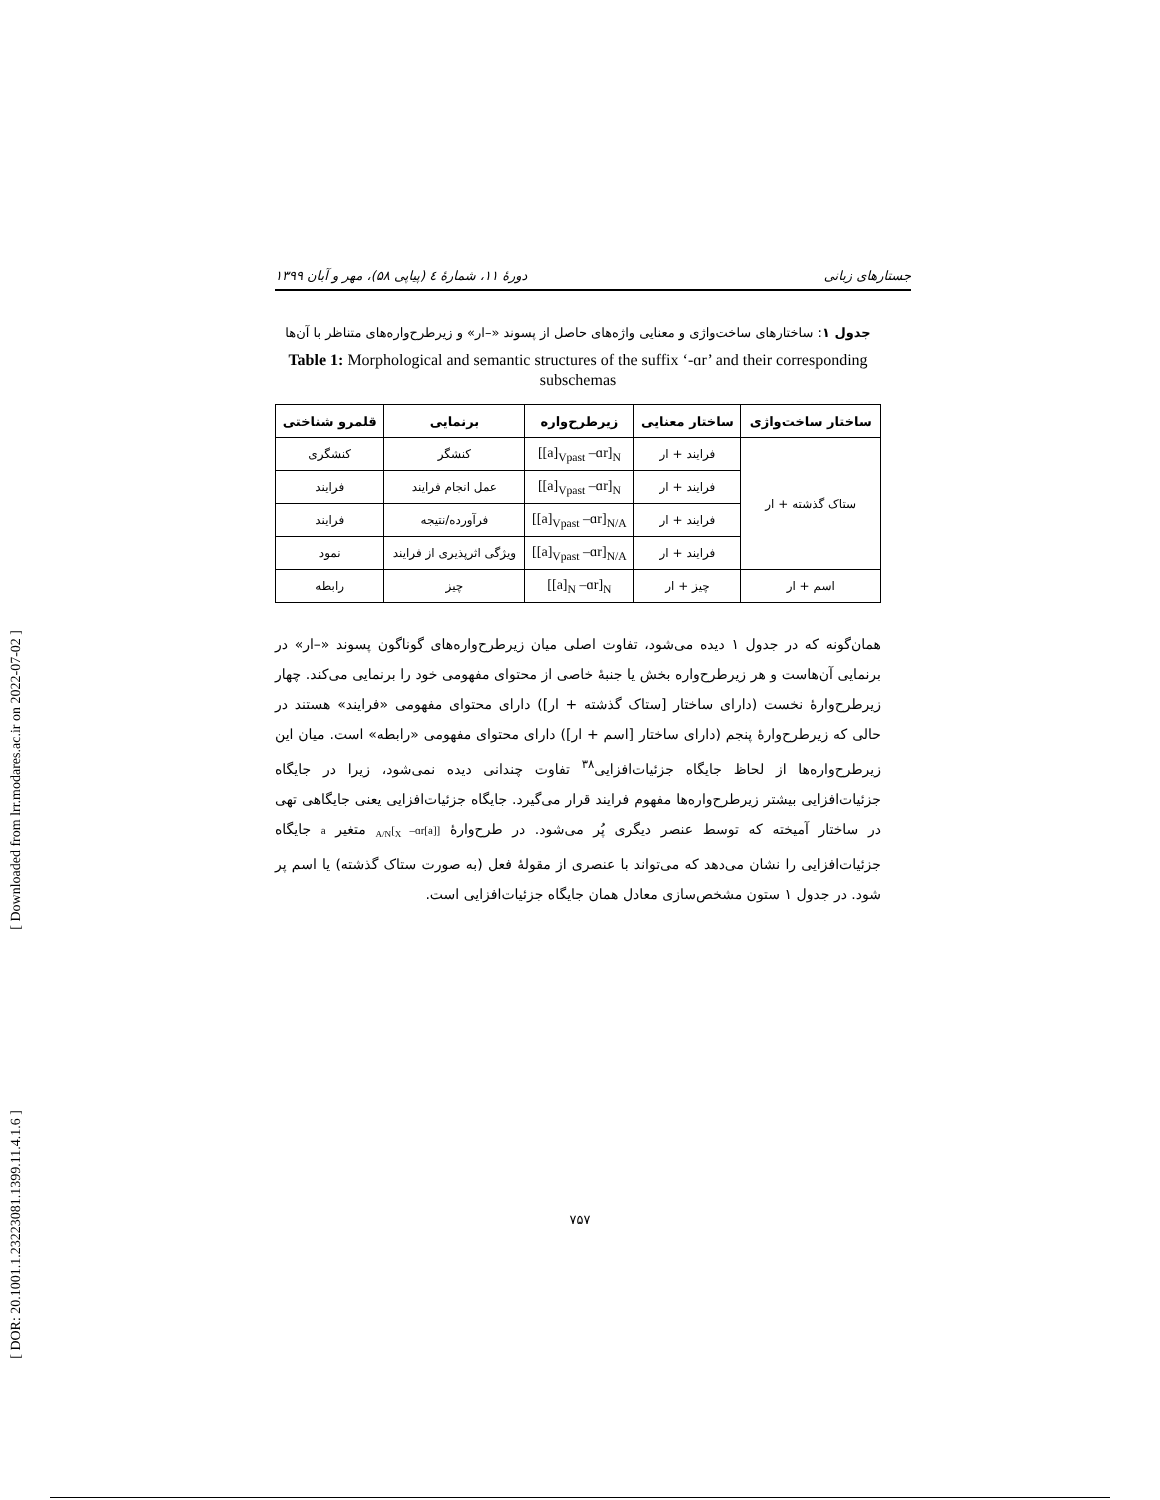[ Downloaded from lrr.modares.ac.ir on 2022-07-02 ]
[ DOR: 20.1001.1.23223081.1399.11.4.1.6 ]
جستارهای زبانی دورهٔ ۱۱، شمارهٔ ٤ (پیاپی ۵۸)، مهر و آبان ۱۳۹۹
جدول ۱: ساختارهای ساخت‌واژی و معنایی واژه‌های حاصل از پسوند «–ار» و زیرطرح‌واره‌های متناظر با آن‌ها
Table 1: Morphological and semantic structures of the suffix ‘-ɑr’ and their corresponding subschemas
| ساختار ساخت‌واژی | ساختار معنایی | زیرطرح‌واره | برنمایی | قلمرو شناختی |
| --- | --- | --- | --- | --- |
| ستاک گذشته + ار | فرایند + ار | [[a]<sub>Vpast</sub> –ɑr]<sub>N</sub> | کنشگر | کنشگری |
| | فرایند + ار | [[a]<sub>Vpast</sub> –ɑr]<sub>N</sub> | عمل انجام فرایند | فرایند |
| | فرایند + ار | [[a]<sub>Vpast</sub> –ɑr]<sub>N/A</sub> | فرآورده/نتیجه | فرایند |
| | فرایند + ار | [[a]<sub>Vpast</sub> –ɑr]<sub>N/A</sub> | ویژگی اثرپذیری از فرایند | نمود |
| اسم + ار | چیز + ار | [[a]<sub>N</sub> –ɑr]<sub>N</sub> | چیز | رابطه |
همان‌گونه که در جدول ۱ دیده می‌شود، تفاوت اصلی میان زیرطرح‌واره‌های گوناگون پسوند «–ار» در برنمایی آن‌هاست و هر زیرطرح‌واره بخش یا جنبهٔ خاصی از محتوای مفهومی خود را برنمایی می‌کند. چهار زیرطرح‌وارهٔ نخست (دارای ساختار [ستاک گذشته + ار]) دارای محتوای مفهومی «فرایند» هستند در حالی که زیرطرح‌وارهٔ پنجم (دارای ساختار [اسم + ار]) دارای محتوای مفهومی «رابطه» است. میان این زیرطرح‌واره‌ها از لحاظ جایگاه جزئیات‌افزایی<sup>۳۸</sup> تفاوت چندانی دیده نمی‌شود، زیرا در جایگاه جزئیات‌افزایی بیشتر زیرطرح‌واره‌ها مفهوم فرایند قرار می‌گیرد. جایگاه جزئیات‌افزایی یعنی جایگاهی تهی در ساختار آمیخته که توسط عنصر دیگری پُر می‌شود. در طرح‌وارهٔ [[a]<sub>X</sub> –ɑr]<sub>A/N</sub> متغیر a جایگاه جزئیات‌افزایی را نشان می‌دهد که می‌تواند با عنصری از مقولهٔ فعل (به صورت ستاک گذشته) یا اسم پر شود. در جدول ۱ ستون مشخص‌سازی معادل همان جایگاه جزئیات‌افزایی است.
۷۵۷